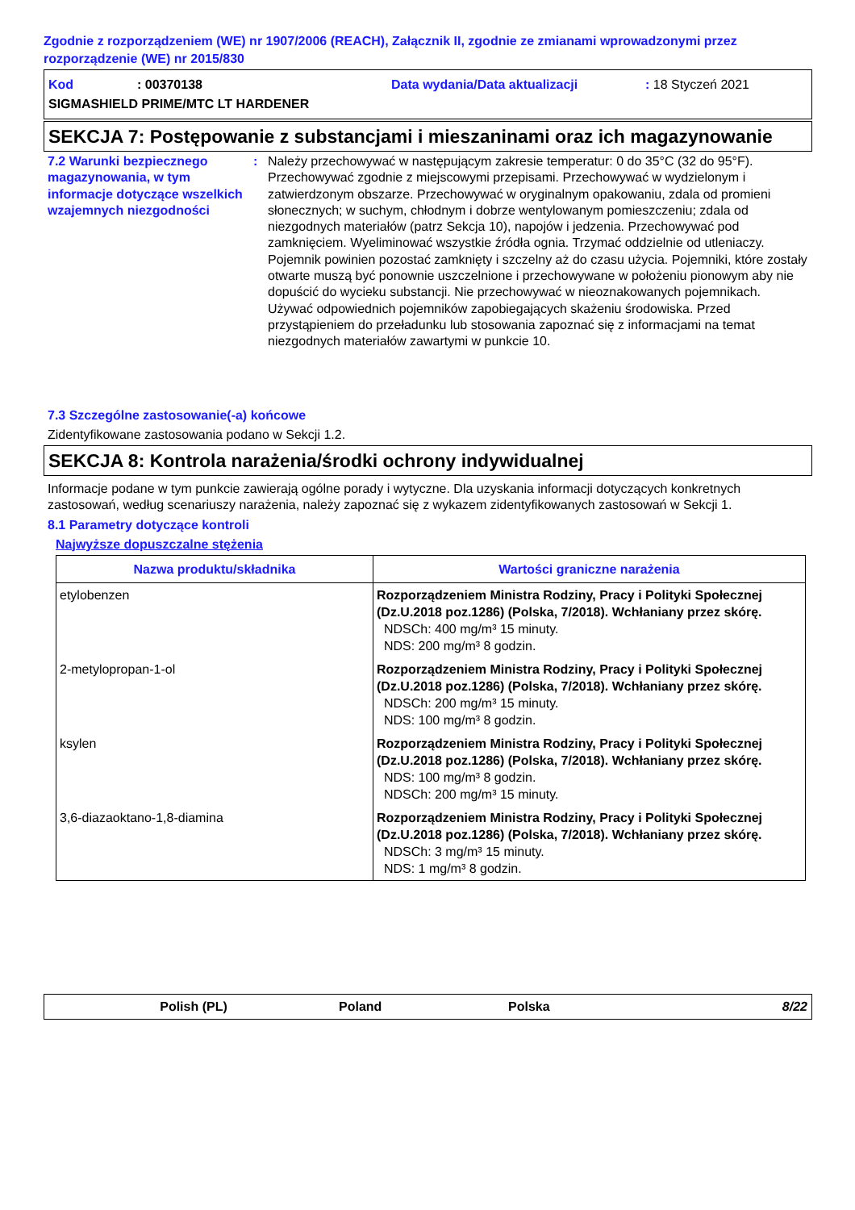Zgodnie z rozporządzeniem (WE) nr 1907/2006 (REACH), Załącznik II, zgodnie ze zmianami wprowadzonymi przez rozporządzenie (WE) nr 2015/830
Kod: 00370138 Data wydania/Data aktualizacji: 18 Styczeń 2021
SIGMASHIELD PRIME/MTC LT HARDENER
SEKCJA 7: Postępowanie z substancjami i mieszaninami oraz ich magazynowanie
7.2 Warunki bezpiecznego magazynowania, w tym informacje dotyczące wszelkich wzajemnych niezgodności
: Należy przechowywać w następującym zakresie temperatur: 0 do 35°C (32 do 95°F). Przechowywać zgodnie z miejscowymi przepisami. Przechowywać w wydzielonym i zatwierdzonym obszarze. Przechowywać w oryginalnym opakowaniu, zdala od promieni słonecznych; w suchym, chłodnym i dobrze wentylowanym pomieszczeniu; zdala od niezgodnych materiałów (patrz Sekcja 10), napojów i jedzenia. Przechowywać pod zamknięciem. Wyeliminować wszystkie źródła ognia. Trzymać oddzielnie od utleniaczy. Pojemnik powinien pozostać zamknięty i szczelny aż do czasu użycia. Pojemniki, które zostały otwarte muszą być ponownie uszczelnione i przechowywane w położeniu pionowym aby nie dopuścić do wycieku substancji. Nie przechowywać w nieoznakowanych pojemnikach. Używać odpowiednich pojemników zapobiegających skażeniu środowiska. Przed przystąpieniem do przeładunku lub stosowania zapoznać się z informacjami na temat niezgodnych materiałów zawartymi w punkcie 10.
7.3 Szczególne zastosowanie(-a) końcowe
Zidentyfikowane zastosowania podano w Sekcji 1.2.
SEKCJA 8: Kontrola narażenia/środki ochrony indywidualnej
Informacje podane w tym punkcie zawierają ogólne porady i wytyczne. Dla uzyskania informacji dotyczących konkretnych zastosowań, według scenariuszy narażenia, należy zapoznać się z wykazem zidentyfikowanych zastosowań w Sekcji 1.
8.1 Parametry dotyczące kontroli
Najwyższe dopuszczalne stężenia
| Nazwa produktu/składnika | Wartości graniczne narażenia |
| --- | --- |
| etylobenzen | Rozporządzeniem Ministra Rodziny, Pracy i Polityki Społecznej (Dz.U.2018 poz.1286) (Polska, 7/2018). Wchłaniany przez skórę. NDSCh: 400 mg/m³ 15 minuty. NDS: 200 mg/m³ 8 godzin. |
| 2-metylopropan-1-ol | Rozporządzeniem Ministra Rodziny, Pracy i Polityki Społecznej (Dz.U.2018 poz.1286) (Polska, 7/2018). Wchłaniany przez skórę. NDSCh: 200 mg/m³ 15 minuty. NDS: 100 mg/m³ 8 godzin. |
| ksylen | Rozporządzeniem Ministra Rodziny, Pracy i Polityki Społecznej (Dz.U.2018 poz.1286) (Polska, 7/2018). Wchłaniany przez skórę. NDS: 100 mg/m³ 8 godzin. NDSCh: 200 mg/m³ 15 minuty. |
| 3,6-diazaoktano-1,8-diamina | Rozporządzeniem Ministra Rodziny, Pracy i Polityki Społecznej (Dz.U.2018 poz.1286) (Polska, 7/2018). Wchłaniany przez skórę. NDSCh: 3 mg/m³ 15 minuty. NDS: 1 mg/m³ 8 godzin. |
Polish (PL) Poland Polska 8/22